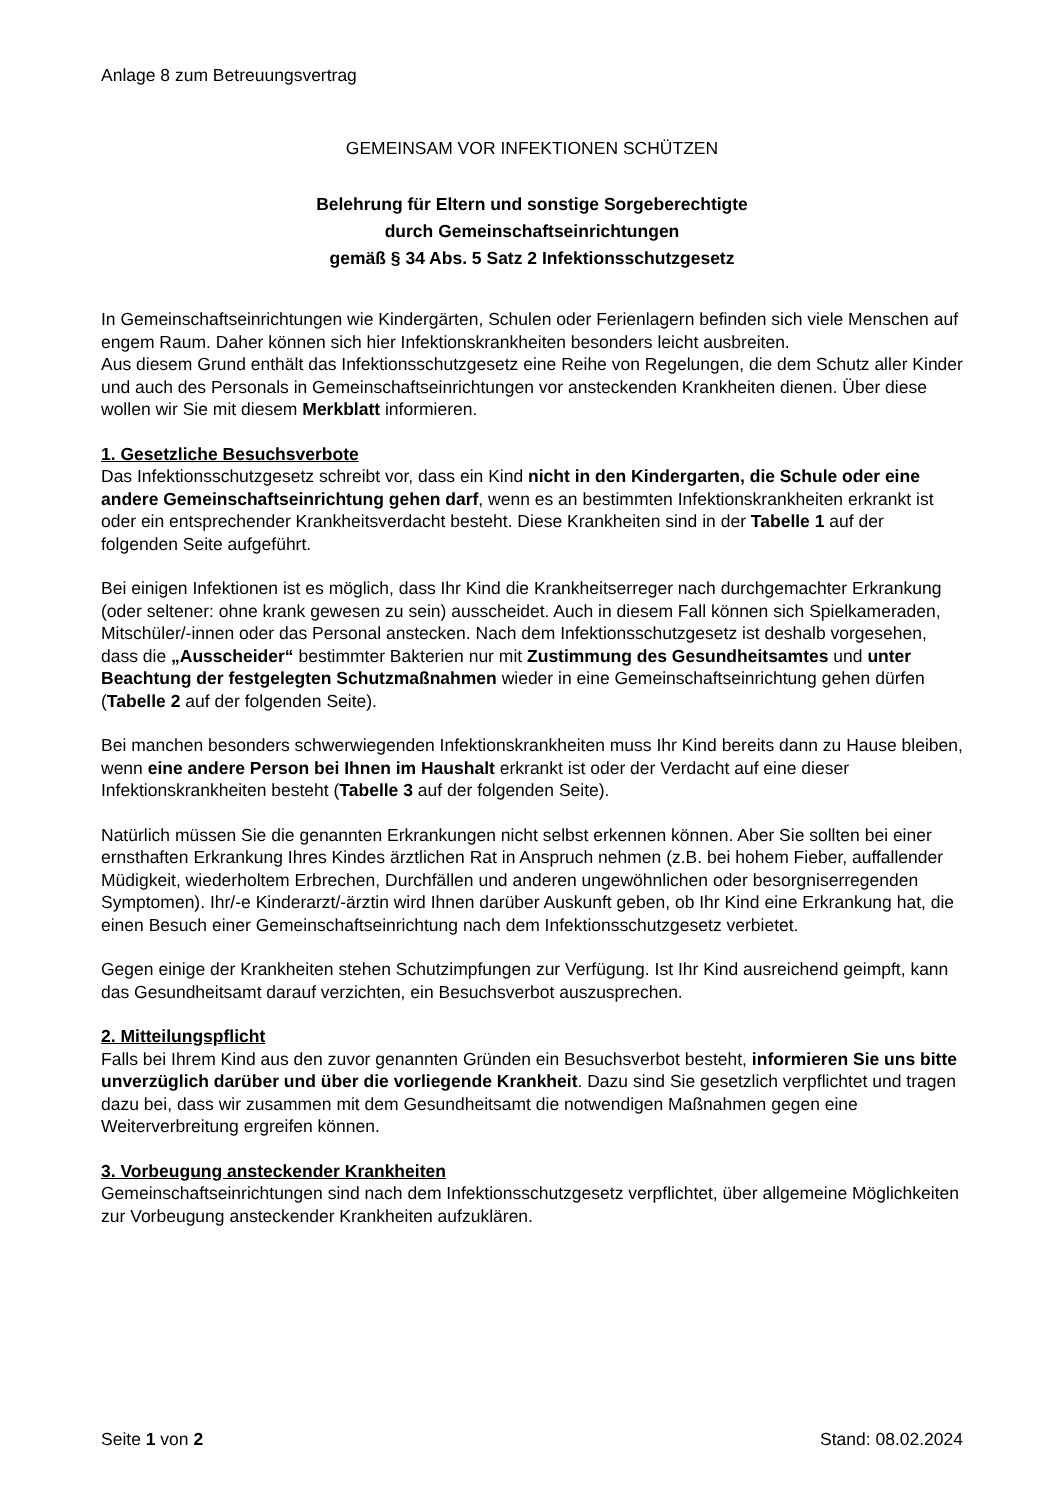Anlage 8 zum Betreuungsvertrag
GEMEINSAM VOR INFEKTIONEN SCHÜTZEN
Belehrung für Eltern und sonstige Sorgeberechtigte
durch Gemeinschaftseinrichtungen
gemäß § 34 Abs. 5 Satz 2 Infektionsschutzgesetz
In Gemeinschaftseinrichtungen wie Kindergärten, Schulen oder Ferienlagern befinden sich viele Menschen auf engem Raum. Daher können sich hier Infektionskrankheiten besonders leicht ausbreiten.
Aus diesem Grund enthält das Infektionsschutzgesetz eine Reihe von Regelungen, die dem Schutz aller Kinder und auch des Personals in Gemeinschaftseinrichtungen vor ansteckenden Krankheiten dienen. Über diese wollen wir Sie mit diesem Merkblatt informieren.
1. Gesetzliche Besuchsverbote
Das Infektionsschutzgesetz schreibt vor, dass ein Kind nicht in den Kindergarten, die Schule oder eine andere Gemeinschaftseinrichtung gehen darf, wenn es an bestimmten Infektionskrankheiten erkrankt ist oder ein entsprechender Krankheitsverdacht besteht. Diese Krankheiten sind in der Tabelle 1 auf der folgenden Seite aufgeführt.
Bei einigen Infektionen ist es möglich, dass Ihr Kind die Krankheitserreger nach durchgemachter Erkrankung (oder seltener: ohne krank gewesen zu sein) ausscheidet. Auch in diesem Fall können sich Spielkameraden, Mitschüler/-innen oder das Personal anstecken. Nach dem Infektionsschutzgesetz ist deshalb vorgesehen, dass die „Ausscheider“ bestimmter Bakterien nur mit Zustimmung des Gesundheitsamtes und unter Beachtung der festgelegten Schutzmaßnahmen wieder in eine Gemeinschaftseinrichtung gehen dürfen (Tabelle 2 auf der folgenden Seite).
Bei manchen besonders schwerwiegenden Infektionskrankheiten muss Ihr Kind bereits dann zu Hause bleiben, wenn eine andere Person bei Ihnen im Haushalt erkrankt ist oder der Verdacht auf eine dieser Infektionskrankheiten besteht (Tabelle 3 auf der folgenden Seite).
Natürlich müssen Sie die genannten Erkrankungen nicht selbst erkennen können. Aber Sie sollten bei einer ernsthaften Erkrankung Ihres Kindes ärztlichen Rat in Anspruch nehmen (z.B. bei hohem Fieber, auffallender Müdigkeit, wiederholtem Erbrechen, Durchfällen und anderen ungewöhnlichen oder besorgniserregenden Symptomen). Ihr/-e Kinderarzt/-ärztin wird Ihnen darüber Auskunft geben, ob Ihr Kind eine Erkrankung hat, die einen Besuch einer Gemeinschaftseinrichtung nach dem Infektionsschutzgesetz verbietet.
Gegen einige der Krankheiten stehen Schutzimpfungen zur Verfügung. Ist Ihr Kind ausreichend geimpft, kann das Gesundheitsamt darauf verzichten, ein Besuchsverbot auszusprechen.
2. Mitteilungspflicht
Falls bei Ihrem Kind aus den zuvor genannten Gründen ein Besuchsverbot besteht, informieren Sie uns bitte unverzüglich darüber und über die vorliegende Krankheit. Dazu sind Sie gesetzlich verpflichtet und tragen dazu bei, dass wir zusammen mit dem Gesundheitsamt die notwendigen Maßnahmen gegen eine Weiterverbreitung ergreifen können.
3. Vorbeugung ansteckender Krankheiten
Gemeinschaftseinrichtungen sind nach dem Infektionsschutzgesetz verpflichtet, über allgemeine Möglichkeiten zur Vorbeugung ansteckender Krankheiten aufzuklären.
Seite 1 von 2 Stand: 08.02.2024